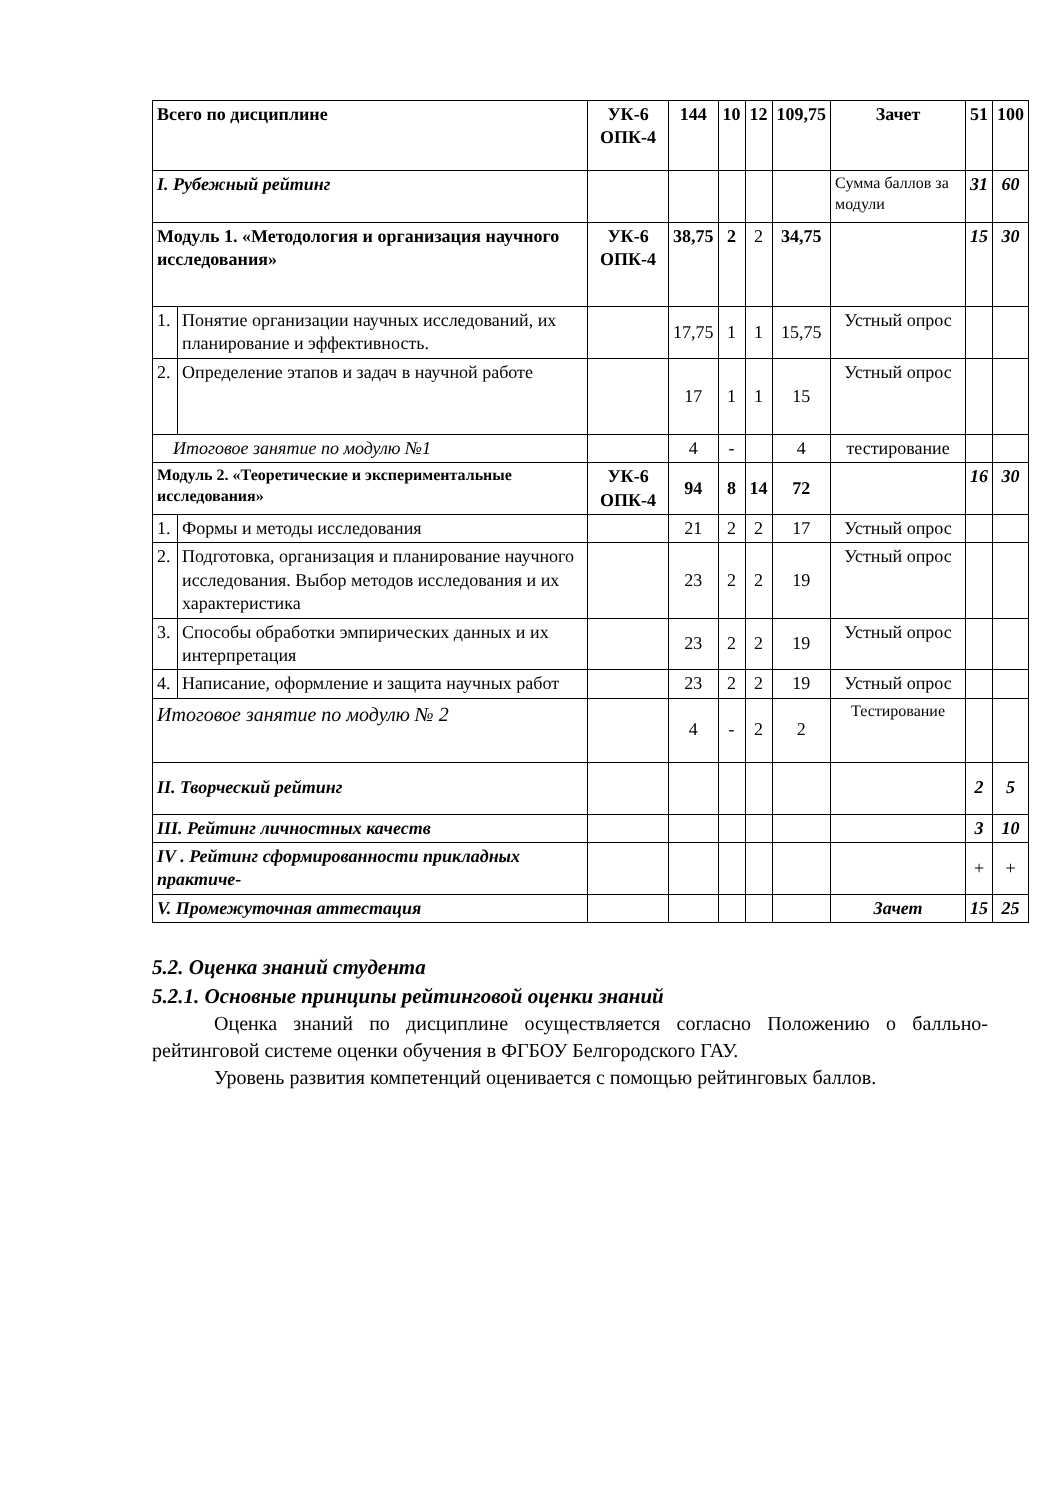| Всего по дисциплине | | УК-6 ОПК-4 | 144 | 10 | 12 | 109,75 | Зачет | 51 | 100 |
| I. Рубежный рейтинг | | | | | | | Сумма баллов за модули | 31 | 60 |
| Модуль 1. «Методология и организация научного исследования» | | УК-6 ОПК-4 | 38,75 | 2 | 2 | 34,75 | | 15 | 30 |
| 1. | Понятие организации научных исследований, их планирование и эффективность. | | 17,75 | 1 | 1 | 15,75 | Устный опрос | | |
| 2. | Определение этапов и задач в научной работе | | 17 | 1 | 1 | 15 | Устный опрос | | |
| Итоговое занятие по модулю №1 | | | 4 | - | | 4 | тестирование | | |
| Модуль 2. «Теоретические и экспериментальные исследования» | | УК-6 ОПК-4 | 94 | 8 | 14 | 72 | | 16 | 30 |
| 1. | Формы и методы исследования | | 21 | 2 | 2 | 17 | Устный опрос | | |
| 2. | Подготовка, организация и планирование научного исследования. Выбор методов исследования и их характеристика | | 23 | 2 | 2 | 19 | Устный опрос | | |
| 3. | Способы обработки эмпирических данных и их интерпретация | | 23 | 2 | 2 | 19 | Устный опрос | | |
| 4. | Написание, оформление и защита научных работ | | 23 | 2 | 2 | 19 | Устный опрос | | |
| Итоговое занятие по модулю № 2 | | | 4 | - | 2 | 2 | Тестирование | | |
| II. Творческий рейтинг | | | | | | | | 2 | 5 |
| III. Рейтинг личностных качеств | | | | | | | | 3 | 10 |
| IV . Рейтинг сформированности прикладных практиче- | | | | | | | | + | + |
| V. Промежуточная аттестация | | | | | | | Зачет | 15 | 25 |
5.2. Оценка знаний студента
5.2.1. Основные принципы рейтинговой оценки знаний
Оценка знаний по дисциплине осуществляется согласно Положению о балльно-рейтинговой системе оценки обучения в ФГБОУ Белгородского ГАУ.
Уровень развития компетенций оценивается с помощью рейтинговых баллов.